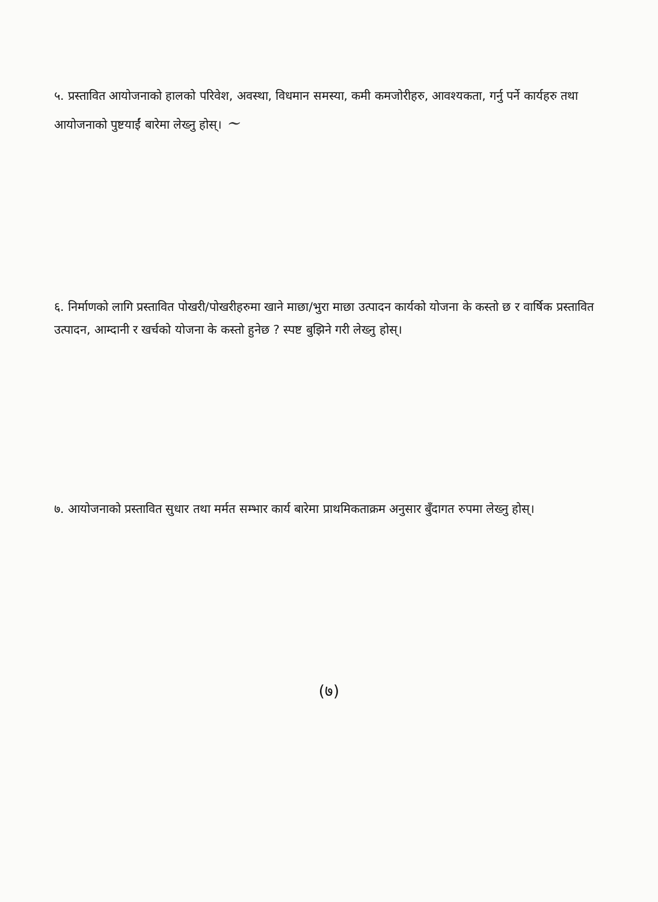५. प्रस्तावित आयोजनाको हालको परिवेश, अवस्था, विधमान समस्या, कमी कमजोरीहरु, आवश्यकता, गर्नु पर्ने कार्यहरु तथा आयोजनाको पुष्टयाईं बारेमा लेख्नु होस्। ~
६. निर्माणको लागि प्रस्तावित पोखरी/पोखरीहरुमा खाने माछा/भुरा माछा उत्पादन कार्यको योजना के कस्तो छ र वार्षिक प्रस्तावित उत्पादन, आम्दानी र खर्चको योजना के कस्तो हुनेछ ? स्पष्ट बुझिने गरी लेख्नु होस्।
७. आयोजनाको प्रस्तावित सुधार तथा मर्मत सम्भार कार्य बारेमा प्राथमिकताक्रम अनुसार बुँदागत रुपमा लेख्नु होस्।
(७)